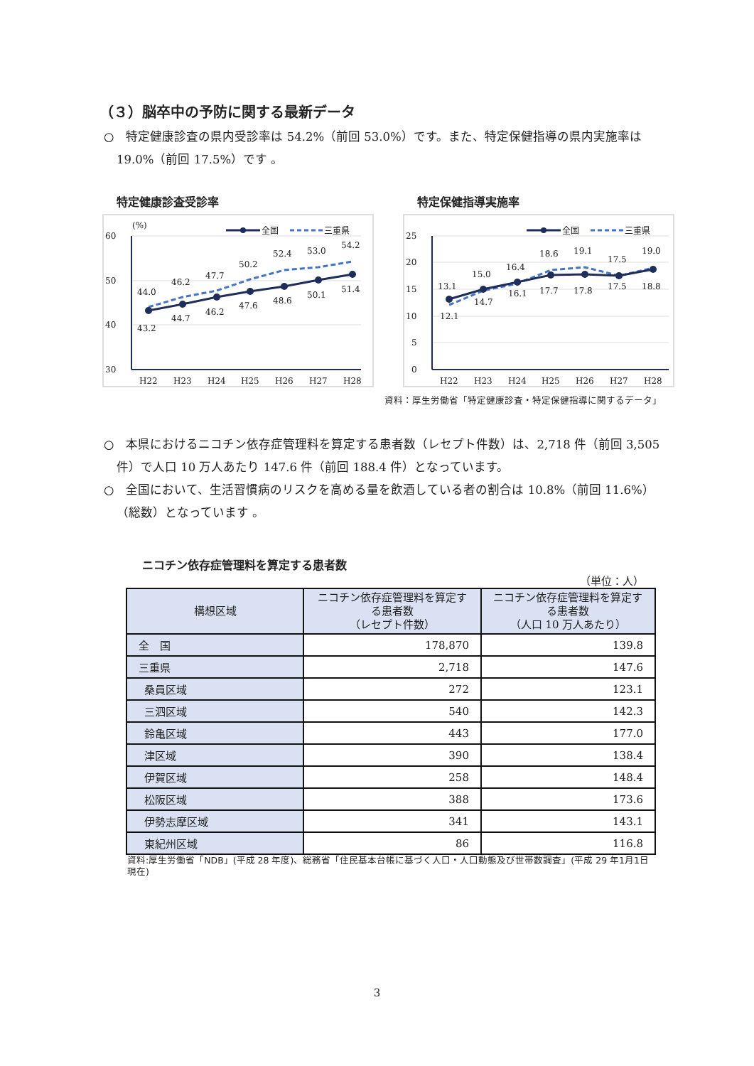（３）脳卒中の予防に関する最新データ
○　特定健康診査の県内受診率は 54.2%（前回 53.0%）です。また、特定保健指導の県内実施率は 19.0%（前回 17.5%）です 。
特定健康診査受診率
60
50
40
30
(%)
全国
三重県
43.2
44.7
46.2
47.6
48.6
50.1
51.4
44.0
46.2
47.7
50.2
52.4
53.0
54.2
H22
H23
H24
H25
H26
H27
H28
特定保健指導実施率
25
20
15
10
5
0
全国
三重県
13.1
15.0
16.4
17.7
17.8
17.5
18.8
12.1
14.7
16.1
18.6
19.1
17.5
19.0
H22
H23
H24
H25
H26
H27
H28
資料：厚生労働省「特定健康診査・特定保健指導に関するデータ」
○　本県におけるニコチン依存症管理料を算定する患者数（レセプト件数）は、2,718 件（前回 3,505 件）で人口 10 万人あたり 147.6 件（前回 188.4 件）となっています。
○　全国において、生活習慣病のリスクを高める量を飲酒している者の割合は 10.8%（前回 11.6%）（総数）となっています 。
ニコチン依存症管理料を算定する患者数
（単位：人）
| 構想区域 | ニコチン依存症管理料を算定する患者数 （レセプト件数） | ニコチン依存症管理料を算定する患者数 （人口 10 万人あたり） |
| --- | --- | --- |
| 全 国 | 178,870 | 139.8 |
| 三重県 | 2,718 | 147.6 |
| 桑員区域 | 272 | 123.1 |
| 三泗区域 | 540 | 142.3 |
| 鈴亀区域 | 443 | 177.0 |
| 津区域 | 390 | 138.4 |
| 伊賀区域 | 258 | 148.4 |
| 松阪区域 | 388 | 173.6 |
| 伊勢志摩区域 | 341 | 143.1 |
| 東紀州区域 | 86 | 116.8 |
資料:厚生労働省「NDB」(平成 28 年度)、総務省「住民基本台帳に基づく人口・人口動態及び世帯数調査」(平成 29 年1月1日現在)
3